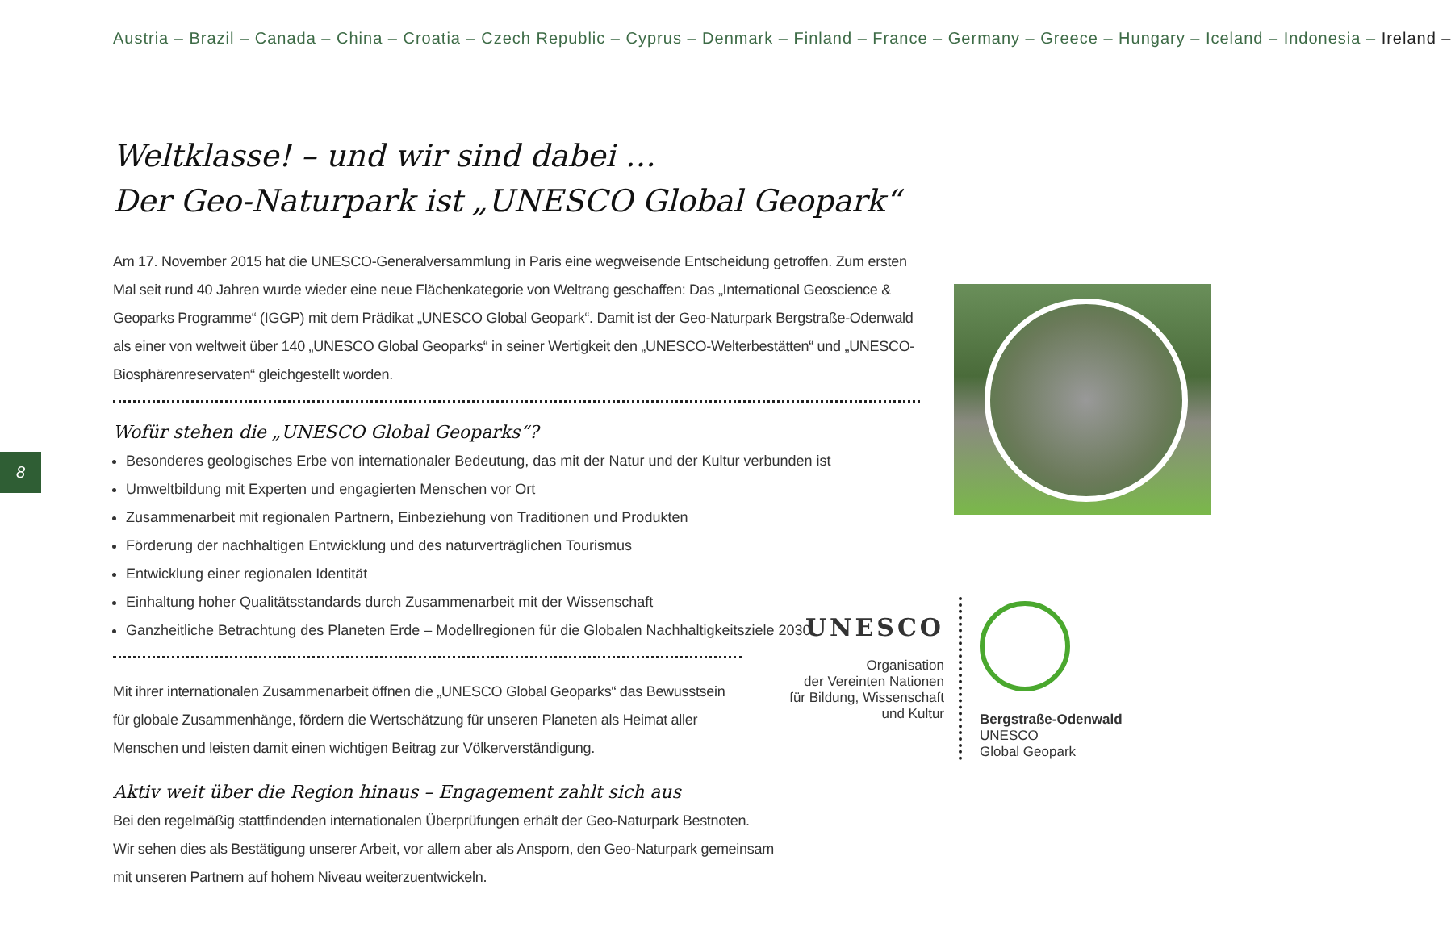Austria – Brazil – Canada – China – Croatia – Czech Republic – Cyprus – Denmark – Finland – France – Germany – Greece – Hungary – Iceland – Indonesia – Ireland –
8
Weltklasse! – und wir sind dabei …
Der Geo-Naturpark ist „UNESCO Global Geopark“
Am 17. November 2015 hat die UNESCO-Generalversammlung in Paris eine wegweisende Entscheidung getroffen. Zum ersten Mal seit rund 40 Jahren wurde wieder eine neue Flächenkategorie von Weltrang geschaffen: Das „International Geoscience & Geoparks Programme“ (IGGP) mit dem Prädikat „UNESCO Global Geopark“. Damit ist der Geo-Naturpark Bergstraße-Odenwald als einer von weltweit über 140 „UNESCO Global Geoparks“ in seiner Wertigkeit den „UNESCO-Welterbestätten“ und „UNESCO-Biosphärenreservaten“ gleichgestellt worden.
Wofür stehen die „UNESCO Global Geoparks“?
Besonderes geologisches Erbe von internationaler Bedeutung, das mit der Natur und der Kultur verbunden ist
Umweltbildung mit Experten und engagierten Menschen vor Ort
Zusammenarbeit mit regionalen Partnern, Einbeziehung von Traditionen und Produkten
Förderung der nachhaltigen Entwicklung und des naturverträglichen Tourismus
Entwicklung einer regionalen Identität
Einhaltung hoher Qualitätsstandards durch Zusammenarbeit mit der Wissenschaft
Ganzheitliche Betrachtung des Planeten Erde – Modellregionen für die Globalen Nachhaltigkeitsziele 2030
Mit ihrer internationalen Zusammenarbeit öffnen die „UNESCO Global Geoparks“ das Bewusstsein für globale Zusammenhänge, fördern die Wertschätzung für unseren Planeten als Heimat aller Menschen und leisten damit einen wichtigen Beitrag zur Völkerverständigung.
Aktiv weit über die Region hinaus – Engagement zahlt sich aus
Bei den regelmäßig stattfindenden internationalen Überprüfungen erhält der Geo-Naturpark Bestnoten.
Wir sehen dies als Bestätigung unserer Arbeit, vor allem aber als Ansporn, den Geo-Naturpark gemeinsam mit unseren Partnern auf hohem Niveau weiterzuentwickeln.
UNESCO
Organisation
der Vereinten Nationen
für Bildung, Wissenschaft
und Kultur
Bergstraße-Odenwald
UNESCO
Global Geopark